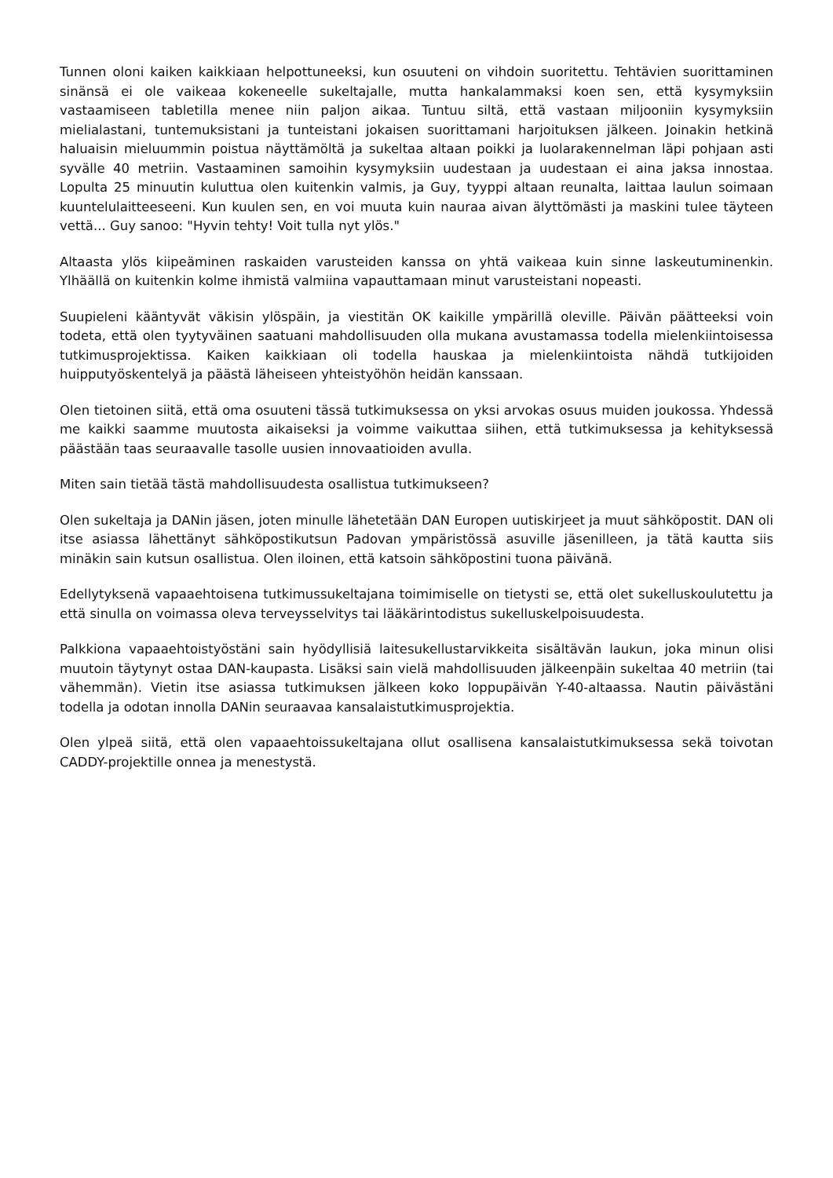Tunnen oloni kaiken kaikkiaan helpottuneeksi, kun osuuteni on vihdoin suoritettu. Tehtävien suorittaminen sinänsä ei ole vaikeaa kokeneelle sukeltajalle, mutta hankalammaksi koen sen, että kysymyksiin vastaamiseen tabletilla menee niin paljon aikaa. Tuntuu siltä, että vastaan miljooniin kysymyksiin mielialastani, tuntemuksistani ja tunteistani jokaisen suorittamani harjoituksen jälkeen. Joinakin hetkinä haluaisin mieluummin poistua näyttämöltä ja sukeltaa altaan poikki ja luolarakennelman läpi pohjaan asti syvälle 40 metriin. Vastaaminen samoihin kysymyksiin uudestaan ja uudestaan ei aina jaksa innostaa. Lopulta 25 minuutin kuluttua olen kuitenkin valmis, ja Guy, tyyppi altaan reunalta, laittaa laulun soimaan kuuntelulaitteeseeni. Kun kuulen sen, en voi muuta kuin nauraa aivan älyttömästi ja maskini tulee täyteen vettä... Guy sanoo: "Hyvin tehty! Voit tulla nyt ylös."
Altaasta ylös kiipeäminen raskaiden varusteiden kanssa on yhtä vaikeaa kuin sinne laskeutuminenkin. Ylhäällä on kuitenkin kolme ihmistä valmiina vapauttamaan minut varusteistani nopeasti.
Suupieleni kääntyvät väkisin ylöspäin, ja viestitän OK kaikille ympärillä oleville. Päivän päätteeksi voin todeta, että olen tyytyväinen saatuani mahdollisuuden olla mukana avustamassa todella mielenkiintoisessa tutkimusprojektissa. Kaiken kaikkiaan oli todella hauskaa ja mielenkiintoista nähdä tutkijoiden huipputyöskentelyä ja päästä läheiseen yhteistyöhön heidän kanssaan.
Olen tietoinen siitä, että oma osuuteni tässä tutkimuksessa on yksi arvokas osuus muiden joukossa. Yhdessä me kaikki saamme muutosta aikaiseksi ja voimme vaikuttaa siihen, että tutkimuksessa ja kehityksessä päästään taas seuraavalle tasolle uusien innovaatioiden avulla.
Miten sain tietää tästä mahdollisuudesta osallistua tutkimukseen?
Olen sukeltaja ja DANin jäsen, joten minulle lähetetään DAN Europen uutiskirjeet ja muut sähköpostit. DAN oli itse asiassa lähettänyt sähköpostikutsun Padovan ympäristössä asuville jäsenilleen, ja tätä kautta siis minäkin sain kutsun osallistua. Olen iloinen, että katsoin sähköpostini tuona päivänä.
Edellytyksenä vapaaehtoisena tutkimussukeltajana toimimiselle on tietysti se, että olet sukelluskoulutettu ja että sinulla on voimassa oleva terveysselvitys tai lääkärintodistus sukelluskelpoisuudesta.
Palkkiona vapaaehtoistyöstäni sain hyödyllisiä laitesukellustarvikkeita sisältävän laukun, joka minun olisi muutoin täytynyt ostaa DAN-kaupasta. Lisäksi sain vielä mahdollisuuden jälkeenpäin sukeltaa 40 metriin (tai vähemmän). Vietin itse asiassa tutkimuksen jälkeen koko loppupäivän Y-40-altaassa. Nautin päivästäni todella ja odotan innolla DANin seuraavaa kansalaistutkimusprojektia.
Olen ylpeä siitä, että olen vapaaehtoissukeltajana ollut osallisena kansalaistutkimuksessa sekä toivotan CADDY-projektille onnea ja menestystä.